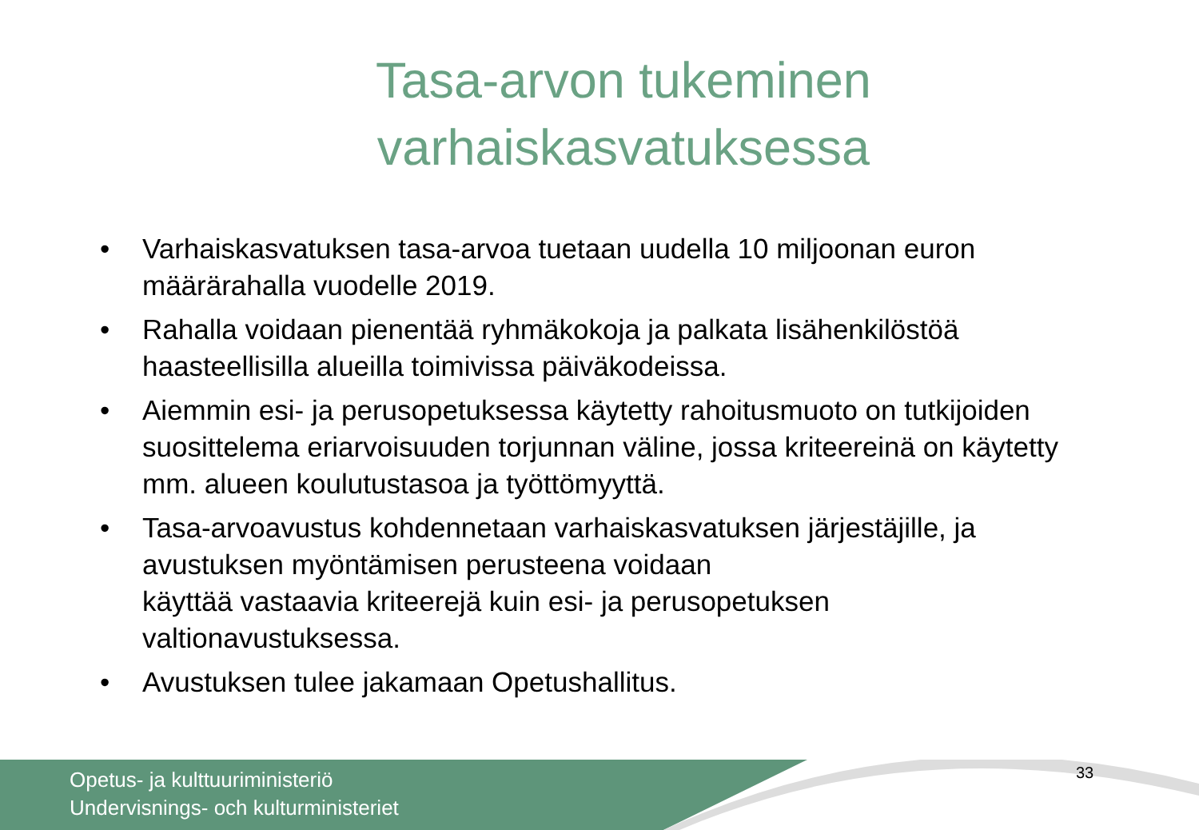Tasa-arvon tukeminen
varhaiskasvatuksessa
• Varhaiskasvatuksen tasa-arvoa tuetaan uudella 10 miljoonan euron määrärahalla vuodelle 2019.
• Rahalla voidaan pienentää ryhmäkokoja ja palkata lisähenkilöstöä haasteellisilla alueilla toimivissa päiväkodeissa.
• Aiemmin esi- ja perusopetuksessa käytetty rahoitusmuoto on tutkijoiden suosittelema eriarvoisuuden torjunnan väline, jossa kriteereinä on käytetty mm. alueen koulutustasoa ja työttömyyttä.
• Tasa-arvoavustus kohdennetaan varhaiskasvatuksen järjestäjille, ja avustuksen myöntämisen perusteena voidaan
käyttää vastaavia kriteerejä kuin esi- ja perusopetuksen valtionavustuksessa.
• Avustuksen tulee jakamaan Opetushallitus.
Opetus- ja kulttuuriministeriö
Undervisnings- och kulturministeriet
33